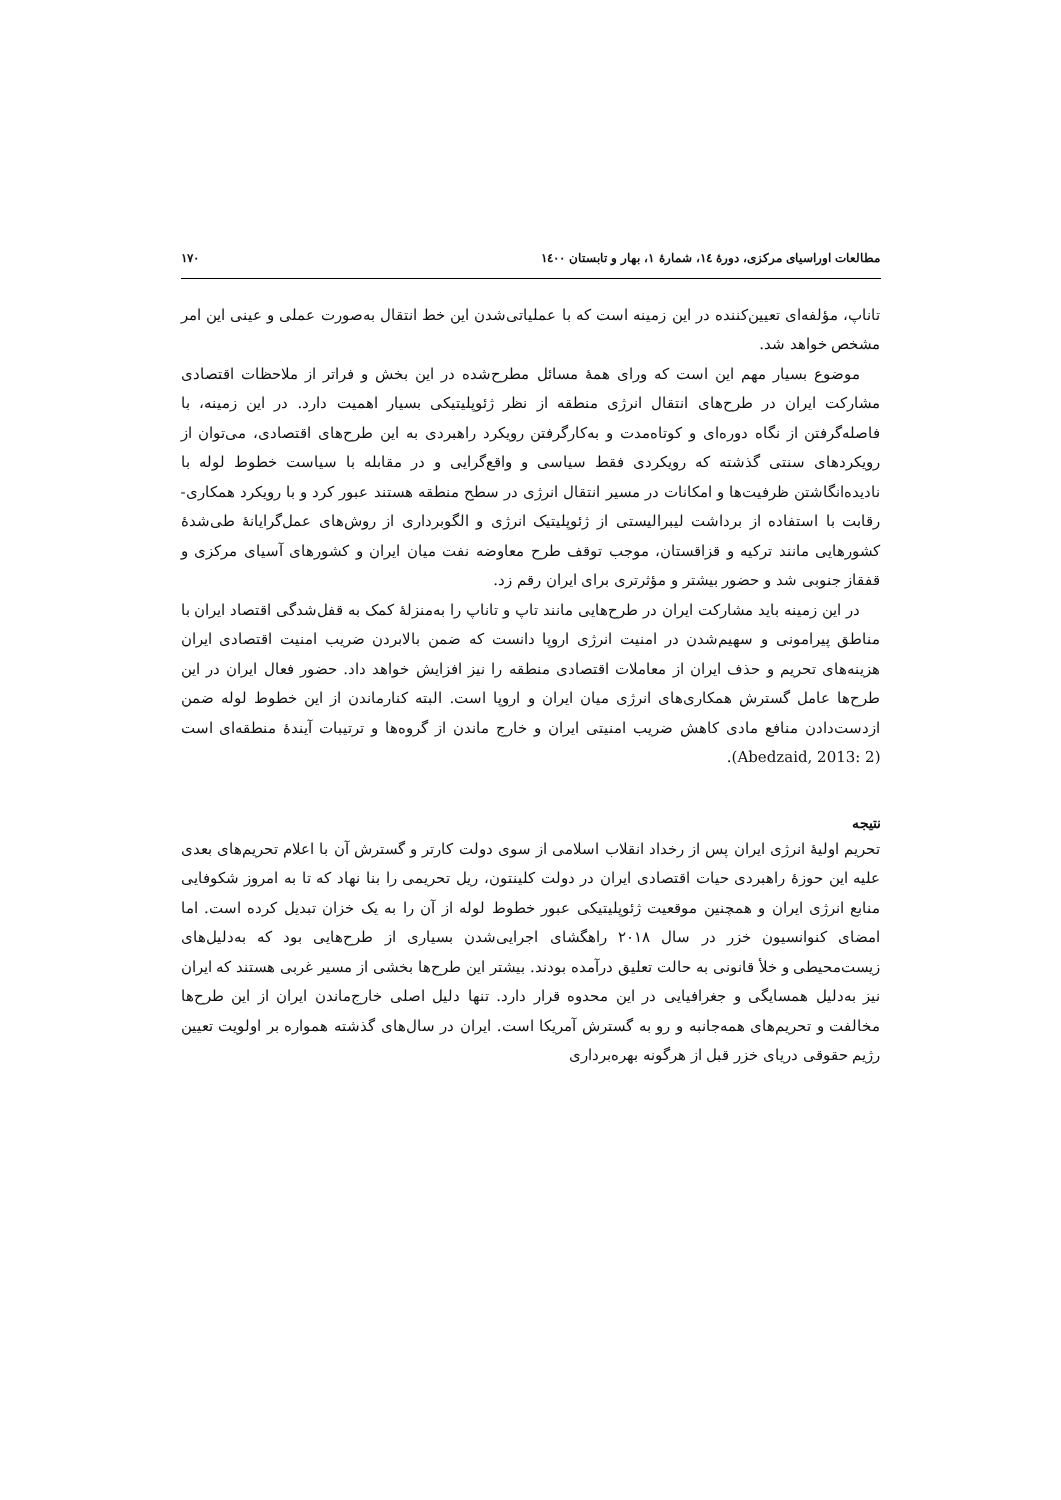مطالعات اوراسیای مرکزی، دورهٔ ١٤، شمارهٔ ١، بهار و تابستان ١٤٠٠ ١٧٠
تاناپ، مؤلفه‌ای تعیین‌کننده در این زمینه است که با عملیاتی‌شدن این خط انتقال به‌صورت عملی و عینی این امر مشخص خواهد شد.
موضوع بسیار مهم این است که ورای همهٔ مسائل مطرح‌شده در این بخش و فراتر از ملاحظات اقتصادی مشارکت ایران در طرح‌های انتقال انرژی منطقه از نظر ژئوپلیتیکی بسیار اهمیت دارد. در این زمینه، با فاصله‌گرفتن از نگاه دوره‌ای و کوتاه‌مدت و به‌کارگرفتن رویکرد راهبردی به این طرح‌های اقتصادی، می‌توان از رویکردهای سنتی گذشته که رویکردی فقط سیاسی و واقع‌گرایی و در مقابله با سیاست خطوط لوله با نادیده‌انگاشتن ظرفیت‌ها و امکانات در مسیر انتقال انرژی در سطح منطقه هستند عبور کرد و با رویکرد همکاری- رقابت با استفاده از برداشت لیبرالیستی از ژئوپلیتیک انرژی و الگوبرداری از روش‌های عمل‌گرایانهٔ طی‌شدهٔ کشورهایی مانند ترکیه و قزاقستان، موجب توقف طرح معاوضه نفت میان ایران و کشورهای آسیای مرکزی و قفقاز جنوبی شد و حضور بیشتر و مؤثرتری برای ایران رقم زد.
در این زمینه باید مشارکت ایران در طرح‌هایی مانند تاپ و تاناپ را به‌منزلهٔ کمک به قفل‌شدگی اقتصاد ایران با مناطق پیرامونی و سهیم‌شدن در امنیت انرژی اروپا دانست که ضمن بالابردن ضریب امنیت اقتصادی ایران هزینه‌های تحریم و حذف ایران از معاملات اقتصادی منطقه را نیز افزایش خواهد داد. حضور فعال ایران در این طرح‌ها عامل گسترش همکاری‌های انرژی میان ایران و اروپا است. البته کنارماندن از این خطوط لوله ضمن ازدست‌دادن منافع مادی کاهش ضریب امنیتی ایران و خارج ماندن از گروه‌ها و ترتیبات آیندهٔ منطقه‌ای است (Abedzaid, 2013: 2).
نتیجه
تحریم اولیهٔ انرژی ایران پس از رخداد انقلاب اسلامی از سوی دولت کارتر و گسترش آن با اعلام تحریم‌های بعدی علیه این حوزهٔ راهبردی حیات اقتصادی ایران در دولت کلینتون، ریل تحریمی را بنا نهاد که تا به امروز شکوفایی منابع انرژی ایران و همچنین موقعیت ژئوپلیتیکی عبور خطوط لوله از آن را به یک خزان تبدیل کرده است. اما امضای کنوانسیون خزر در سال ٢٠١٨ راهگشای اجرایی‌شدن بسیاری از طرح‌هایی بود که به‌دلیل‌های زیست‌محیطی و خلأ قانونی به حالت تعلیق درآمده بودند. بیشتر این طرح‌ها بخشی از مسیر غربی هستند که ایران نیز به‌دلیل همسایگی و جغرافیایی در این محدوه قرار دارد. تنها دلیل اصلی خارج‌ماندن ایران از این طرح‌ها مخالفت و تحریم‌های همه‌جانبه و رو به گسترش آمریکا است. ایران در سال‌های گذشته همواره بر اولویت تعیین رژیم حقوقی دریای خزر قبل از هرگونه بهره‌برداری